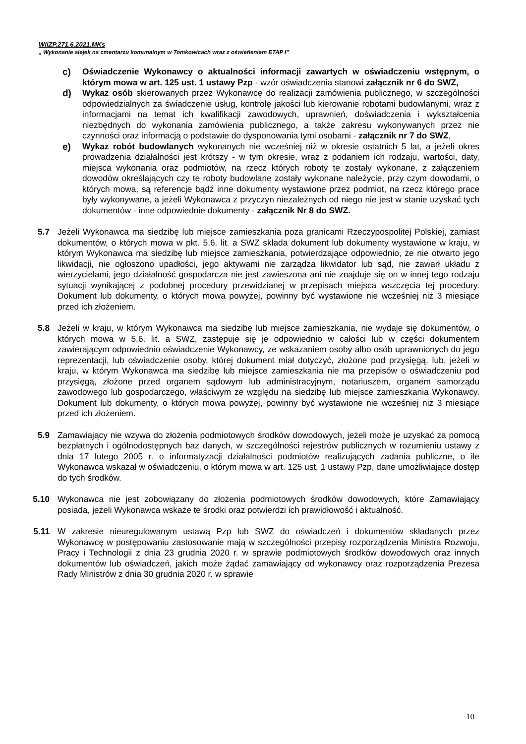WIiZP.271.6.2021.MKs
„ Wykonanie alejek na cmentarzu komunalnym w Tomkowicach wraz z oświetleniem ETAP I”
c) Oświadczenie Wykonawcy o aktualności informacji zawartych w oświadczeniu wstępnym, o którym mowa w art. 125 ust. 1 ustawy Pzp - wzór oświadczenia stanowi załącznik nr 6 do SWZ,
d) Wykaz osób skierowanych przez Wykonawcę do realizacji zamówienia publicznego, w szczególności odpowiedzialnych za świadczenie usług, kontrolę jakości lub kierowanie robotami budowlanymi, wraz z informacjami na temat ich kwalifikacji zawodowych, uprawnień, doświadczenia i wykształcenia niezbędnych do wykonania zamówienia publicznego, a także zakresu wykonywanych przez nie czynności oraz informacją o podstawie do dysponowania tymi osobami - załącznik nr 7 do SWZ,
e) Wykaz robót budowlanych wykonanych nie wcześniej niż w okresie ostatnich 5 lat, a jeżeli okres prowadzenia działalności jest krótszy - w tym okresie, wraz z podaniem ich rodzaju, wartości, daty, miejsca wykonania oraz podmiotów, na rzecz których roboty te zostały wykonane, z załączeniem dowodów określających czy te roboty budowlane zostały wykonane należycie, przy czym dowodami, o których mowa, są referencje bądź inne dokumenty wystawione przez podmiot, na rzecz którego prace były wykonywane, a jeżeli Wykonawca z przyczyn niezależnych od niego nie jest w stanie uzyskać tych dokumentów - inne odpowiednie dokumenty - załącznik Nr 8 do SWZ.
5.7 Jeżeli Wykonawca ma siedzibę lub miejsce zamieszkania poza granicami Rzeczypospolitej Polskiej, zamiast dokumentów, o których mowa w pkt. 5.6. lit. a SWZ składa dokument lub dokumenty wystawione w kraju, w którym Wykonawca ma siedzibę lub miejsce zamieszkania, potwierdzające odpowiednio, że nie otwarto jego likwidacji, nie ogłoszono upadłości, jego aktywami nie zarządza likwidator lub sąd, nie zawarł układu z wierzycielami, jego działalność gospodarcza nie jest zawieszona ani nie znajduje się on w innej tego rodzaju sytuacji wynikającej z podobnej procedury przewidzianej w przepisach miejsca wszczęcia tej procedury. Dokument lub dokumenty, o których mowa powyżej, powinny być wystawione nie wcześniej niż 3 miesiące przed ich złożeniem.
5.8 Jeżeli w kraju, w którym Wykonawca ma siedzibę lub miejsce zamieszkania, nie wydaje się dokumentów, o których mowa w 5.6. lit. a SWZ, zastępuje się je odpowiednio w całości lub w części dokumentem zawierającym odpowiednio oświadczenie Wykonawcy, ze wskazaniem osoby albo osób uprawnionych do jego reprezentacji, lub oświadczenie osoby, której dokument miał dotyczyć, złożone pod przysięgą, lub, jeżeli w kraju, w którym Wykonawca ma siedzibę lub miejsce zamieszkania nie ma przepisów o oświadczeniu pod przysięgą, złożone przed organem sądowym lub administracyjnym, notariuszem, organem samorządu zawodowego lub gospodarczego, właściwym ze względu na siedzibę lub miejsce zamieszkania Wykonawcy. Dokument lub dokumenty, o których mowa powyżej, powinny być wystawione nie wcześniej niż 3 miesiące przed ich złożeniem.
5.9 Zamawiający nie wzywa do złożenia podmiotowych środków dowodowych, jeżeli może je uzyskać za pomocą bezpłatnych i ogólnodostępnych baz danych, w szczególności rejestrów publicznych w rozumieniu ustawy z dnia 17 lutego 2005 r. o informatyzacji działalności podmiotów realizujących zadania publiczne, o ile Wykonawca wskazał w oświadczeniu, o którym mowa w art. 125 ust. 1 ustawy Pzp, dane umożliwiające dostęp do tych środków.
5.10 Wykonawca nie jest zobowiązany do złożenia podmiotowych środków dowodowych, które Zamawiający posiada, jeżeli Wykonawca wskaże te środki oraz potwierdzi ich prawidłowość i aktualność.
5.11 W zakresie nieuregulowanym ustawą Pzp lub SWZ do oświadczeń i dokumentów składanych przez Wykonawcę w postępowaniu zastosowanie mają w szczególności przepisy rozporządzenia Ministra Rozwoju, Pracy i Technologii z dnia 23 grudnia 2020 r. w sprawie podmiotowych środków dowodowych oraz innych dokumentów lub oświadczeń, jakich może żądać zamawiający od wykonawcy oraz rozporządzenia Prezesa Rady Ministrów z dnia 30 grudnia 2020 r. w sprawie
10